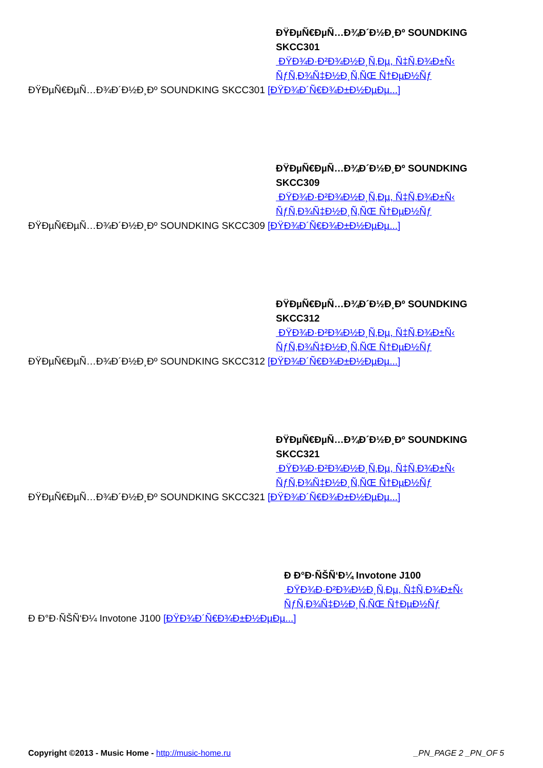ÐŸÐµÑ€ÐµÑ…Ð¾Ð´Ð½Ð¸Ðº SOUNDKING SKCC301
ÐŸÐ¾Ð·Ð²Ð¾Ð½Ð¸Ñ‚Ðµ, Ñ‡Ñ‚Ð¾Ð±Ñ‹ ÑƒÑ‚Ð¾Ñ‡Ð½Ð¸Ñ‚ÑŒ Ñ†ÐµÐ½Ñƒ
ÐŸÐµÑ€ÐµÑ…Ð¾Ð´Ð½Ð¸Ðº SOUNDKING SKCC301 [ÐŸÐ¾Ð´Ñ€Ð¾Ð±Ð½ÐµÐµ...]
ÐŸÐµÑ€ÐµÑ…Ð¾Ð´Ð½Ð¸Ðº SOUNDKING SKCC309
ÐŸÐ¾Ð·Ð²Ð¾Ð½Ð¸Ñ‚Ðµ, Ñ‡Ñ‚Ð¾Ð±Ñ‹ ÑƒÑ‚Ð¾Ñ‡Ð½Ð¸Ñ‚ÑŒ Ñ†ÐµÐ½Ñƒ
ÐŸÐµÑ€ÐµÑ…Ð¾Ð´Ð½Ð¸Ðº SOUNDKING SKCC309 [ÐŸÐ¾Ð´Ñ€Ð¾Ð±Ð½ÐµÐµ...]
ÐŸÐµÑ€ÐµÑ…Ð¾Ð´Ð½Ð¸Ðº SOUNDKING SKCC312
ÐŸÐ¾Ð·Ð²Ð¾Ð½Ð¸Ñ‚Ðµ, Ñ‡Ñ‚Ð¾Ð±Ñ‹ ÑƒÑ‚Ð¾Ñ‡Ð½Ð¸Ñ‚ÑŒ Ñ†ÐµÐ½Ñƒ
ÐŸÐµÑ€ÐµÑ…Ð¾Ð´Ð½Ð¸Ðº SOUNDKING SKCC312 [ÐŸÐ¾Ð´Ñ€Ð¾Ð±Ð½ÐµÐµ...]
ÐŸÐµÑ€ÐµÑ…Ð¾Ð´Ð½Ð¸Ðº SOUNDKING SKCC321
ÐŸÐ¾Ð·Ð²Ð¾Ð½Ð¸Ñ‚Ðµ, Ñ‡Ñ‚Ð¾Ð±Ñ‹ ÑƒÑ‚Ð¾Ñ‡Ð½Ð¸Ñ‚ÑŒ Ñ†ÐµÐ½Ñƒ
ÐŸÐµÑ€ÐµÑ…Ð¾Ð´Ð½Ð¸Ðº SOUNDKING SKCC321 [ÐŸÐ¾Ð´Ñ€Ð¾Ð±Ð½ÐµÐµ...]
Ð Ð°Ð·ÑŠÑ‘Ð¼ Invotone J100
ÐŸÐ¾Ð·Ð²Ð¾Ð½Ð¸Ñ‚Ðµ, Ñ‡Ñ‚Ð¾Ð±Ñ‹ ÑƒÑ‚Ð¾Ñ‡Ð½Ð¸Ñ‚ÑŒ Ñ†ÐµÐ½Ñƒ
Ð Ð°Ð·ÑŠÑ‘Ð¼ Invotone J100 [ÐŸÐ¾Ð´Ñ€Ð¾Ð±Ð½ÐµÐµ...]
Copyright ©2013 - Music Home - http://music-home.ru _PN_PAGE 2 _PN_OF 5